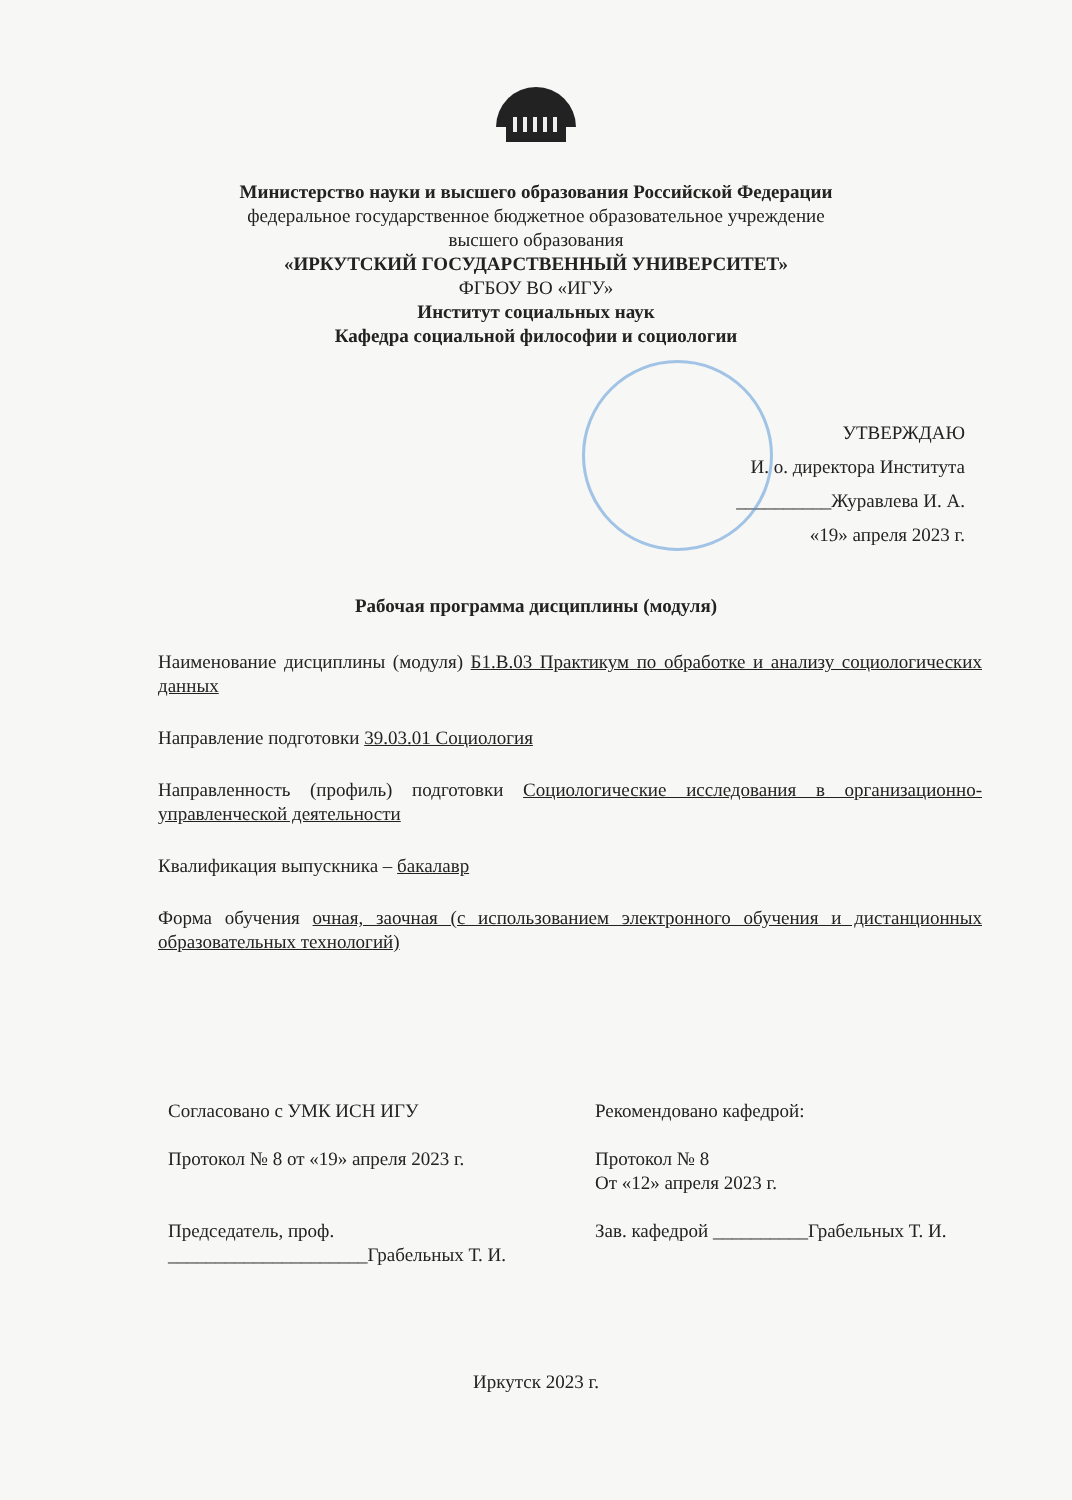Министерство науки и высшего образования Российской Федерации
федеральное государственное бюджетное образовательное учреждение
высшего образования
«ИРКУТСКИЙ ГОСУДАРСТВЕННЫЙ УНИВЕРСИТЕТ»
ФГБОУ ВО «ИГУ»
Институт социальных наук
Кафедра социальной философии и социологии
УТВЕРЖДАЮ
И. о. директора Института
__________Журавлева И. А.
«19» апреля 2023 г.
Рабочая программа дисциплины (модуля)
Наименование дисциплины (модуля) Б1.В.03 Практикум по обработке и анализу социологических данных
Направление подготовки 39.03.01 Социология
Направленность (профиль) подготовки Социологические исследования в организационно-управленческой деятельности
Квалификация выпускника – бакалавр
Форма обучения очная, заочная (с использованием электронного обучения и дистанционных образовательных технологий)
Согласовано с УМК ИСН ИГУ
Протокол № 8 от «19» апреля 2023 г.
Председатель, проф.
_____________________Грабельных Т. И.
Рекомендовано кафедрой:
Протокол № 8
От «12» апреля 2023 г.
Зав. кафедрой __________Грабельных Т. И.
Иркутск 2023 г.